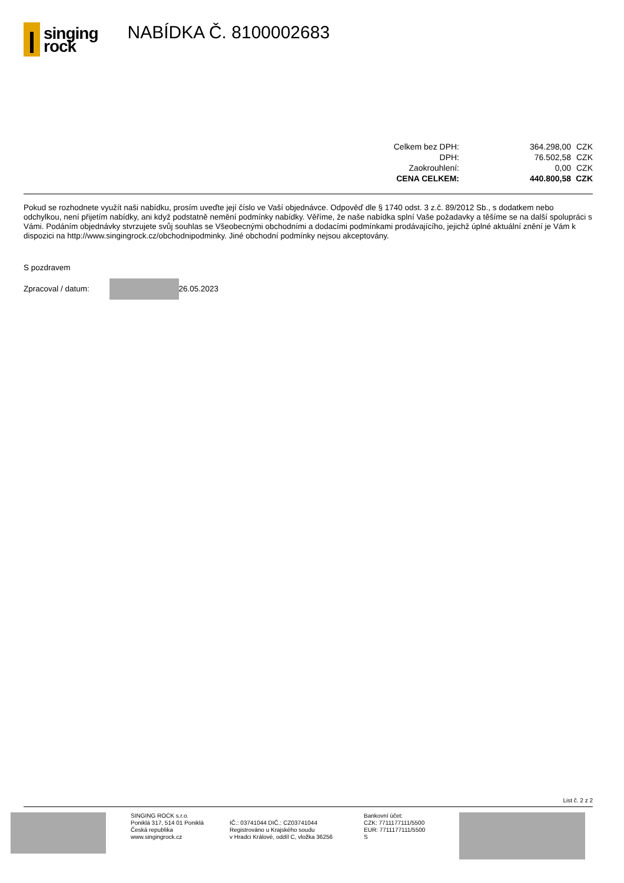singing
rock
NABÍDKA Č. 8100002683
| Celkem bez DPH: | 364.298,00 | CZK |
| DPH: | 76.502,58 | CZK |
| Zaokrouhlení: | 0,00 | CZK |
| CENA CELKEM: | 440.800,58 | CZK |
Pokud se rozhodnete využít naši nabídku, prosím uveďte její číslo ve Vaší objednávce. Odpověď dle § 1740 odst. 3 z.č. 89/2012 Sb., s dodatkem nebo odchylkou, není přijetím nabídky, ani když podstatně nemění podmínky nabídky. Věříme, že naše nabídka splní Vaše požadavky a těšíme se na další spolupráci s Vámi. Podáním objednávky stvrzujete svůj souhlas se Všeobecnými obchodními a dodacími podmínkami prodávajícího, jejichž úplné aktuální znění je Vám k dispozici na http://www.singingrock.cz/obchodnipodminky. Jiné obchodní podmínky nejsou akceptovány.
S pozdravem
Zpracoval / datum: 26.05.2023
List č. 2 z 2
SINGING ROCK s.r.o.
Poniklá 317, 514 01 Poniklá
Česká republika
www.singingrock.cz
IČ.: 03741044 DIČ.: CZ03741044
Registrováno u Krajského soudu
v Hradci Králové, oddíl C, vložka 36256
Bankovní účet:
CZK: 7711177111/5500
EUR: 7711177111/5500
S